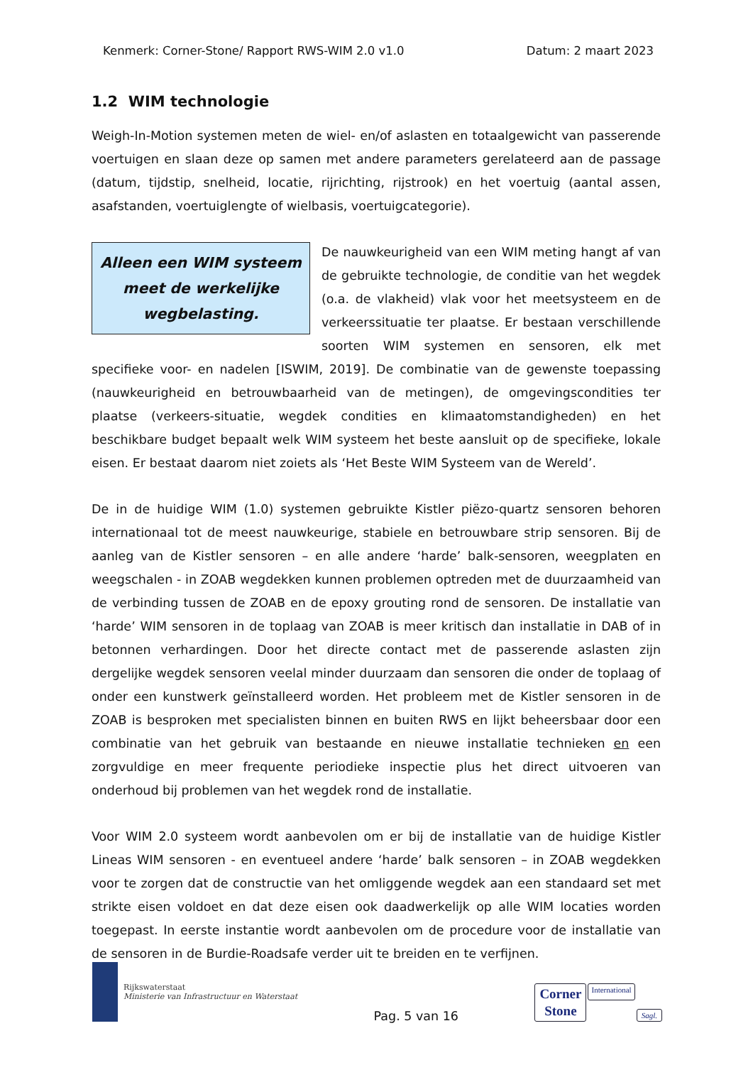Kenmerk: Corner-Stone/ Rapport RWS-WIM 2.0 v1.0 Datum: 2 maart 2023
1.2 WIM technologie
Weigh-In-Motion systemen meten de wiel- en/of aslasten en totaalgewicht van passerende voertuigen en slaan deze op samen met andere parameters gerelateerd aan de passage (datum, tijdstip, snelheid, locatie, rijrichting, rijstrook) en het voertuig (aantal assen, asafstanden, voertuiglengte of wielbasis, voertuigcategorie).
Alleen een WIM systeem meet de werkelijke wegbelasting.
De nauwkeurigheid van een WIM meting hangt af van de gebruikte technologie, de conditie van het wegdek (o.a. de vlakheid) vlak voor het meetsysteem en de verkeerssituatie ter plaatse. Er bestaan verschillende soorten WIM systemen en sensoren, elk met specifieke voor- en nadelen [ISWIM, 2019]. De combinatie van de gewenste toepassing (nauwkeurigheid en betrouwbaarheid van de metingen), de omgevingscondities ter plaatse (verkeers-situatie, wegdek condities en klimaatomstandigheden) en het beschikbare budget bepaalt welk WIM systeem het beste aansluit op de specifieke, lokale eisen. Er bestaat daarom niet zoiets als ‘Het Beste WIM Systeem van de Wereld’.
De in de huidige WIM (1.0) systemen gebruikte Kistler piëzo-quartz sensoren behoren internationaal tot de meest nauwkeurige, stabiele en betrouwbare strip sensoren. Bij de aanleg van de Kistler sensoren – en alle andere ‘harde’ balk-sensoren, weegplaten en weegschalen - in ZOAB wegdekken kunnen problemen optreden met de duurzaamheid van de verbinding tussen de ZOAB en de epoxy grouting rond de sensoren. De installatie van ‘harde’ WIM sensoren in de toplaag van ZOAB is meer kritisch dan installatie in DAB of in betonnen verhardingen. Door het directe contact met de passerende aslasten zijn dergelijke wegdek sensoren veelal minder duurzaam dan sensoren die onder de toplaag of onder een kunstwerk geïnstalleerd worden. Het probleem met de Kistler sensoren in de ZOAB is besproken met specialisten binnen en buiten RWS en lijkt beheersbaar door een combinatie van het gebruik van bestaande en nieuwe installatie technieken en een zorgvuldige en meer frequente periodieke inspectie plus het direct uitvoeren van onderhoud bij problemen van het wegdek rond de installatie.
Voor WIM 2.0 systeem wordt aanbevolen om er bij de installatie van de huidige Kistler Lineas WIM sensoren - en eventueel andere ‘harde’ balk sensoren – in ZOAB wegdekken voor te zorgen dat de constructie van het omliggende wegdek aan een standaard set met strikte eisen voldoet en dat deze eisen ook daadwerkelijk op alle WIM locaties worden toegepast. In eerste instantie wordt aanbevolen om de procedure voor de installatie van de sensoren in de Burdie-Roadsafe verder uit te breiden en te verfijnen.
Rijkswaterstaat
Ministerie van Infrastructuur en Waterstaat
Pag. 5 van 16
Corner
Stone
International
Sagl.